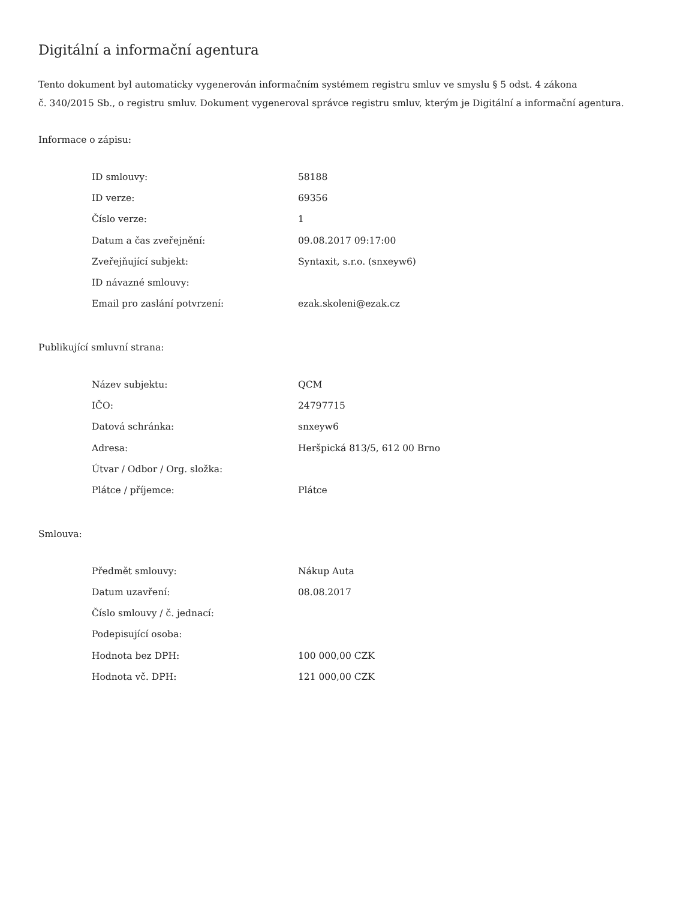Digitální a informační agentura
Tento dokument byl automaticky vygenerován informačním systémem registru smluv ve smyslu § 5 odst. 4 zákona
č. 340/2015 Sb., o registru smluv. Dokument vygeneroval správce registru smluv, kterým je Digitální a informační agentura.
Informace o zápisu:
| ID smlouvy: | 58188 |
| ID verze: | 69356 |
| Číslo verze: | 1 |
| Datum a čas zveřejnění: | 09.08.2017 09:17:00 |
| Zveřejňující subjekt: | Syntaxit, s.r.o. (snxeyw6) |
| ID návazné smlouvy: | |
| Email pro zaslání potvrzení: | ezak.skoleni@ezak.cz |
Publikující smluvní strana:
| Název subjektu: | QCM |
| IČO: | 24797715 |
| Datová schránka: | snxeyw6 |
| Adresa: | Heršpická 813/5, 612 00 Brno |
| Útvar / Odbor / Org. složka: | |
| Plátce / příjemce: | Plátce |
Smlouva:
| Předmět smlouvy: | Nákup Auta |
| Datum uzavření: | 08.08.2017 |
| Číslo smlouvy / č. jednací: | |
| Podepisující osoba: | |
| Hodnota bez DPH: | 100 000,00 CZK |
| Hodnota vč. DPH: | 121 000,00 CZK |